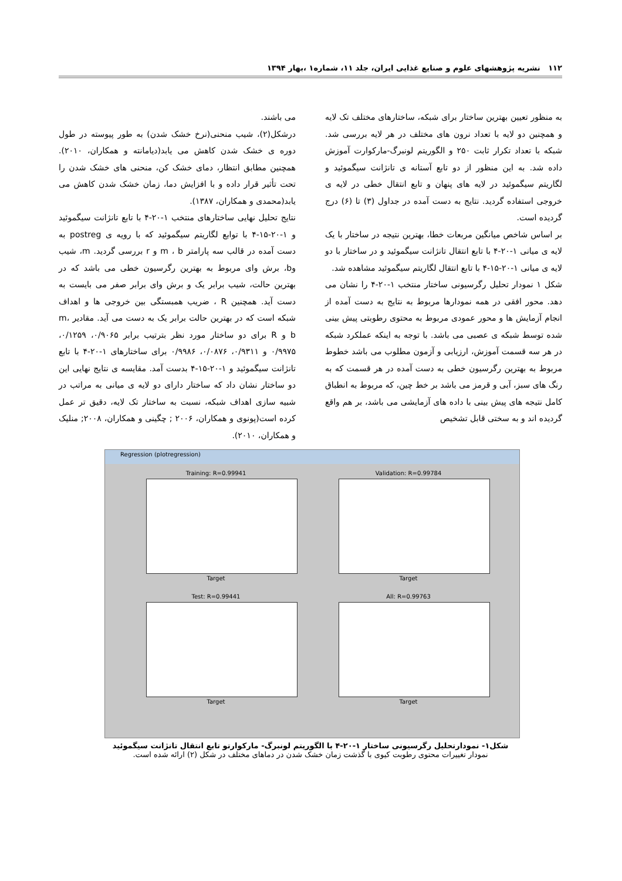۱۱۲ نشریه پژوهشهای علوم و صنایع غذایی ایران، جلد ۱۱، شماره۱ ،بهار ۱۳۹۴
به منظور تعیین بهترین ساختار برای شبکه، ساختارهای مختلف تک لایه و همچنین دو لایه با تعداد نرون های مختلف در هر لایه بررسی شد. شبکه با تعداد تکرار ثابت ۲۵۰ و الگوریتم لونبرگ-مارکوارت آموزش داده شد. به این منظور از دو تابع آستانه ی تانژانت سیگموئید و لگاریتم سیگموئید در لایه های پنهان و تابع انتقال خطی در لایه ی خروجی استفاده گردید. نتایج به دست آمده در جداول (۳) تا (۶) درج گردیده است.
بر اساس شاخص میانگین مربعات خطا، بهترین نتیجه در ساختار با یک لایه ی میانی ۱-۲۰-۴ با تابع انتقال تانژانت سیگموئید و در ساختار با دو لایه ی میانی ۱-۲۰-۱۵-۴ با تابع انتقال لگاریتم سیگموئید مشاهده شد.
شکل ۱ نمودار تحلیل رگرسیونی ساختار منتخب ۱-۲۰-۴ را نشان می دهد. محور افقی در همه نمودارها مربوط به نتایج به دست آمده از انجام آزمایش ها و محور عمودی مربوط به محتوی رطوبتی پیش بینی شده توسط شبکه ی عصبی می باشد. با توجه به اینکه عملکرد شبکه در هر سه قسمت آموزش، ارزیابی و آزمون مطلوب می باشد خطوط مربوط به بهترین رگرسیون خطی به دست آمده در هر قسمت که به رنگ های سبز، آبی و قرمز می باشد بر خط چین، که مربوط به انطباق کامل نتیجه های پیش بینی با داده های آزمایشی می باشد، بر هم واقع گردیده اند و به سختی قابل تشخیص
می باشند.
درشکل(۲)، شیب منحنی(نرخ خشک شدن) به طور پیوسته در طول دوره ی خشک شدن کاهش می یابد(دیامانته و همکاران، ۲۰۱۰). همچنین مطابق انتظار، دمای خشک کن، منحنی های خشک شدن را تحت تأثیر قرار داده و با افزایش دما، زمان خشک شدن کاهش می یابد(محمدی و همکاران، ۱۳۸۷).
نتایج تحلیل نهایی ساختارهای منتخب ۱-۲۰-۴ با تابع تانژانت سیگموئید و ۱-۲۰-۱۵-۴ با توابع لگاریتم سیگموئید که با رویه ی postreg به دست آمده در قالب سه پارامتر m ، b و r بررسی گردید. m، شیب وb، برش وای مربوط به بهترین رگرسیون خطی می باشد که در بهترین حالت، شیب برابر یک و برش وای برابر صفر می بایست به دست آید. همچنین R ، ضریب همبستگی بین خروجی ها و اهداف شبکه است که در بهترین حالت برابر یک به دست می آید. مقادیر m، b و R برای دو ساختار مورد نظر بترتیب برابر ۰/۹۰۶۵، ۰/۱۲۵۹، ۰/۹۹۷۵ و ۰/۹۳۱۱، ۰/۰۸۷۶، ۰/۹۹۸۶ برای ساختارهای ۱-۲۰-۴ با تابع تانژانت سیگموئید و ۱-۲۰-۱۵-۴ بدست آمد. مقایسه ی نتایج نهایی این دو ساختار نشان داد که ساختار دارای دو لایه ی میانی به مراتب در شبیه سازی اهداف شبکه، نسبت به ساختار تک لایه، دقیق تر عمل کرده است(پونوی و همکاران، ۲۰۰۶ ; چگینی و همکاران، ۲۰۰۸; منلیک و همکاران، ۲۰۱۰).
Regression (plotregression)
Training: R=0.99941
Target
Validation: R=0.99784
Target
Test: R=0.99441
Target
All: R=0.99763
Target
شکل۱- نمودارتحلیل رگرسیونی ساختار ۱-۲۰-۴ با الگوریتم لونبرگ- مارکوارتو تابع انتقال تانژانت سیگموئید
نمودار تغییرات محتوی رطوبت کیوی با گذشت زمان خشک شدن در دماهای مختلف در شکل (۲) ارائه شده است.